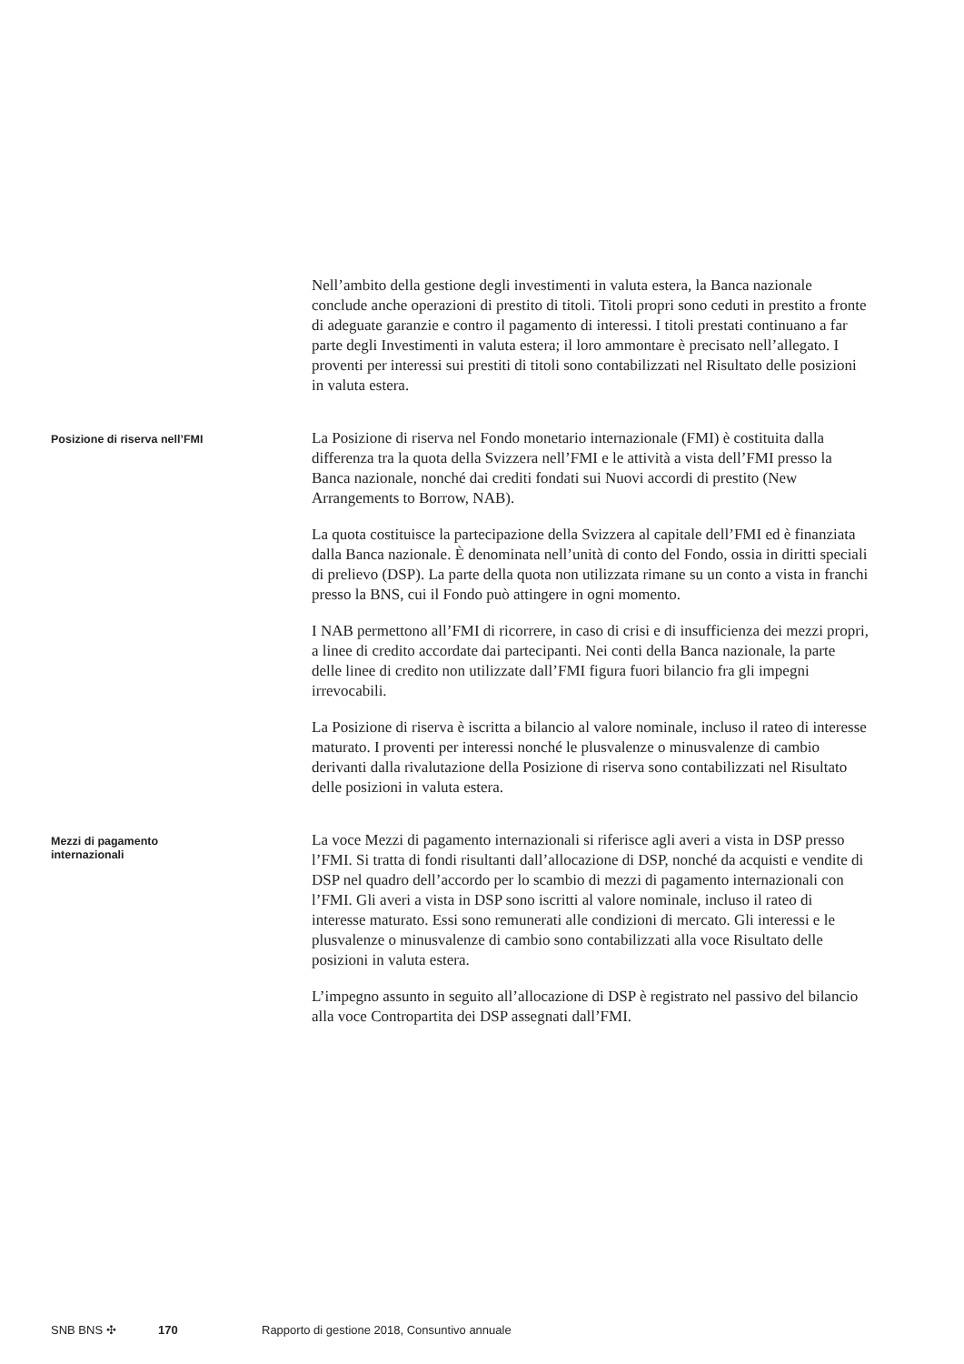Nell’ambito della gestione degli investimenti in valuta estera, la Banca nazionale conclude anche operazioni di prestito di titoli. Titoli propri sono ceduti in prestito a fronte di adeguate garanzie e contro il pagamento di interessi. I titoli prestati continuano a far parte degli Investimenti in valuta estera; il loro ammontare è precisato nell’allegato. I proventi per interessi sui prestiti di titoli sono contabilizzati nel Risultato delle posizioni in valuta estera.
Posizione di riserva nell’FMI
La Posizione di riserva nel Fondo monetario internazionale (FMI) è costituita dalla differenza tra la quota della Svizzera nell’FMI e le attività a vista dell’FMI presso la Banca nazionale, nonché dai crediti fondati sui Nuovi accordi di prestito (New Arrangements to Borrow, NAB).
La quota costituisce la partecipazione della Svizzera al capitale dell’FMI ed è finanziata dalla Banca nazionale. È denominata nell’unità di conto del Fondo, ossia in diritti speciali di prelievo (DSP). La parte della quota non utilizzata rimane su un conto a vista in franchi presso la BNS, cui il Fondo può attingere in ogni momento.
I NAB permettono all’FMI di ricorrere, in caso di crisi e di insufficienza dei mezzi propri, a linee di credito accordate dai partecipanti. Nei conti della Banca nazionale, la parte delle linee di credito non utilizzate dall’FMI figura fuori bilancio fra gli impegni irrevocabili.
La Posizione di riserva è iscritta a bilancio al valore nominale, incluso il rateo di interesse maturato. I proventi per interessi nonché le plusvalenze o minusvalenze di cambio derivanti dalla rivalutazione della Posizione di riserva sono contabilizzati nel Risultato delle posizioni in valuta estera.
Mezzi di pagamento
internazionali
La voce Mezzi di pagamento internazionali si riferisce agli averi a vista in DSP presso l’FMI. Si tratta di fondi risultanti dall’allocazione di DSP, nonché da acquisti e vendite di DSP nel quadro dell’accordo per lo scambio di mezzi di pagamento internazionali con l’FMI. Gli averi a vista in DSP sono iscritti al valore nominale, incluso il rateo di interesse maturato. Essi sono remunerati alle condizioni di mercato. Gli interessi e le plusvalenze o minusvalenze di cambio sono contabilizzati alla voce Risultato delle posizioni in valuta estera.
L’impegno assunto in seguito all’allocazione di DSP è registrato nel passivo del bilancio alla voce Contropartita dei DSP assegnati dall’FMI.
SNB BNS ✣ 170 Rapporto di gestione 2018, Consuntivo annuale